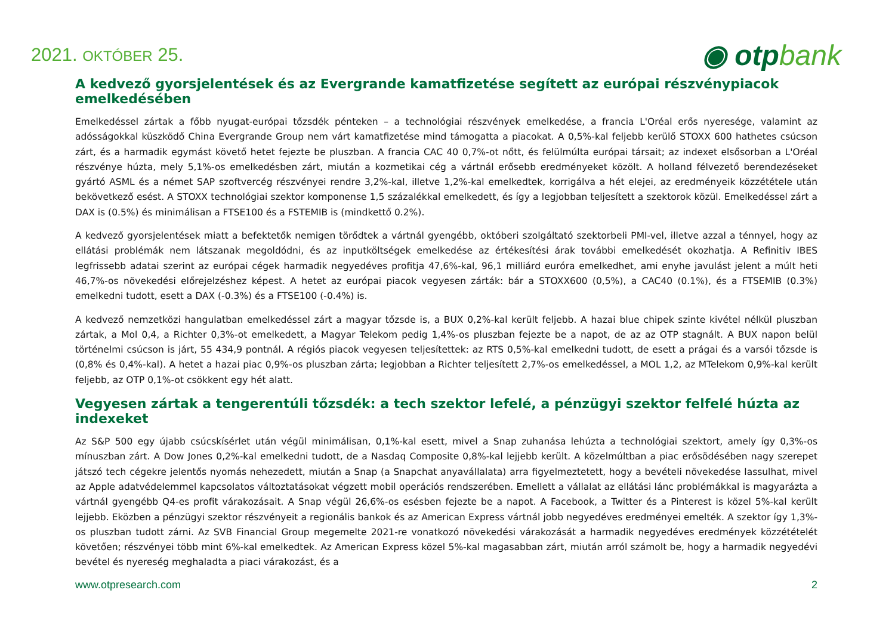2021. OKTÓBER 25.
◉ otpbank
A kedvező gyorsjelentések és az Evergrande kamatfizetése segített az európai részvénypiacok emelkedésében
Emelkedéssel zártak a főbb nyugat-európai tőzsdék pénteken – a technológiai részvények emelkedése, a francia L'Oréal erős nyeresége, valamint az adósságokkal küszködő China Evergrande Group nem várt kamatfizetése mind támogatta a piacokat. A 0,5%-kal feljebb kerülő STOXX 600 hathetes csúcson zárt, és a harmadik egymást követő hetet fejezte be pluszban. A francia CAC 40 0,7%-ot nőtt, és felülmúlta európai társait; az indexet elsősorban a L'Oréal részvénye húzta, mely 5,1%-os emelkedésben zárt, miután a kozmetikai cég a vártnál erősebb eredményeket közölt. A holland félvezető berendezéseket gyártó ASML és a német SAP szoftvercég részvényei rendre 3,2%-kal, illetve 1,2%-kal emelkedtek, korrigálva a hét elejei, az eredményeik közzététele után bekövetkező esést. A STOXX technológiai szektor komponense 1,5 százalékkal emelkedett, és így a legjobban teljesített a szektorok közül. Emelkedéssel zárt a DAX is (0.5%) és minimálisan a FTSE100 és a FSTEMIB is (mindkettő 0.2%).
A kedvező gyorsjelentések miatt a befektetők nemigen törődtek a vártnál gyengébb, októberi szolgáltató szektorbeli PMI-vel, illetve azzal a ténnyel, hogy az ellátási problémák nem látszanak megoldódni, és az inputköltségek emelkedése az értékesítési árak további emelkedését okozhatja. A Refinitiv IBES legfrissebb adatai szerint az európai cégek harmadik negyedéves profitja 47,6%-kal, 96,1 milliárd euróra emelkedhet, ami enyhe javulást jelent a múlt heti 46,7%-os növekedési előrejelzéshez képest. A hetet az európai piacok vegyesen zárták: bár a STOXX600 (0,5%), a CAC40 (0.1%), és a FTSEMIB (0.3%) emelkedni tudott, esett a DAX (-0.3%) és a FTSE100 (-0.4%) is.
A kedvező nemzetközi hangulatban emelkedéssel zárt a magyar tőzsde is, a BUX 0,2%-kal került feljebb. A hazai blue chipek szinte kivétel nélkül pluszban zártak, a Mol 0,4, a Richter 0,3%-ot emelkedett, a Magyar Telekom pedig 1,4%-os pluszban fejezte be a napot, de az az OTP stagnált. A BUX napon belül történelmi csúcson is járt, 55 434,9 pontnál. A régiós piacok vegyesen teljesítettek: az RTS 0,5%-kal emelkedni tudott, de esett a prágai és a varsói tőzsde is (0,8% és 0,4%-kal). A hetet a hazai piac 0,9%-os pluszban zárta; legjobban a Richter teljesített 2,7%-os emelkedéssel, a MOL 1,2, az MTelekom 0,9%-kal került feljebb, az OTP 0,1%-ot csökkent egy hét alatt.
Vegyesen zártak a tengerentúli tőzsdék: a tech szektor lefelé, a pénzügyi szektor felfelé húzta az indexeket
Az S&P 500 egy újabb csúcskísérlet után végül minimálisan, 0,1%-kal esett, mivel a Snap zuhanása lehúzta a technológiai szektort, amely így 0,3%-os mínuszban zárt. A Dow Jones 0,2%-kal emelkedni tudott, de a Nasdaq Composite 0,8%-kal lejjebb került. A közelmúltban a piac erősödésében nagy szerepet játszó tech cégekre jelentős nyomás nehezedett, miután a Snap (a Snapchat anyavállalata) arra figyelmeztetett, hogy a bevételi növekedése lassulhat, mivel az Apple adatvédelemmel kapcsolatos változtatásokat végzett mobil operációs rendszerében. Emellett a vállalat az ellátási lánc problémákkal is magyarázta a vártnál gyengébb Q4-es profit várakozásait. A Snap végül 26,6%-os esésben fejezte be a napot. A Facebook, a Twitter és a Pinterest is közel 5%-kal került lejjebb. Eközben a pénzügyi szektor részvényeit a regionális bankok és az American Express vártnál jobb negyedéves eredményei emelték. A szektor így 1,3%-os pluszban tudott zárni. Az SVB Financial Group megemelte 2021-re vonatkozó növekedési várakozását a harmadik negyedéves eredmények közzétételét követően; részvényei több mint 6%-kal emelkedtek. Az American Express közel 5%-kal magasabban zárt, miután arról számolt be, hogy a harmadik negyedévi bevétel és nyereség meghaladta a piaci várakozást, és a
www.otpresearch.com 2